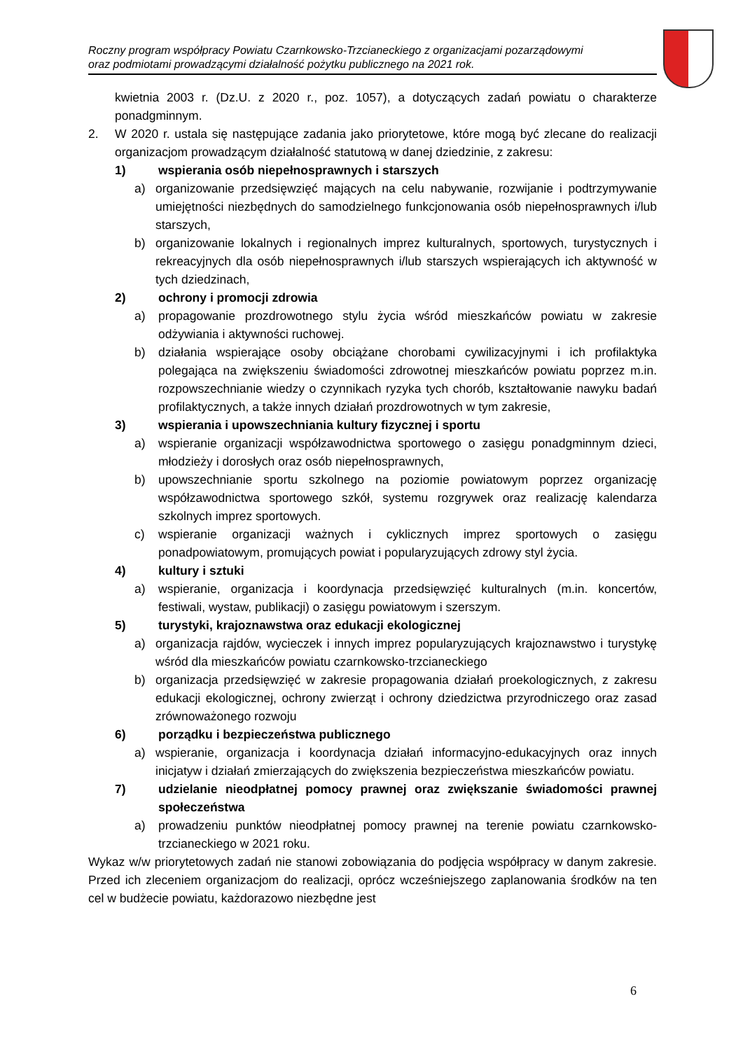Roczny program współpracy Powiatu Czarnkowsko-Trzcianeckiego z organizacjami pozarządowymi
oraz podmiotami prowadzącymi działalność pożytku publicznego na 2021 rok.
kwietnia 2003 r. (Dz.U. z 2020 r., poz. 1057), a dotyczących zadań powiatu o charakterze ponadgminnym.
2. W 2020 r. ustala się następujące zadania jako priorytetowe, które mogą być zlecane do realizacji organizacjom prowadzącym działalność statutową w danej dziedzinie, z zakresu:
1) wspierania osób niepełnosprawnych i starszych
a) organizowanie przedsięwzięć mających na celu nabywanie, rozwijanie i podtrzymywanie umiejętności niezbędnych do samodzielnego funkcjonowania osób niepełnosprawnych i/lub starszych,
b) organizowanie lokalnych i regionalnych imprez kulturalnych, sportowych, turystycznych i rekreacyjnych dla osób niepełnosprawnych i/lub starszych wspierających ich aktywność w tych dziedzinach,
2) ochrony i promocji zdrowia
a) propagowanie prozdrowotnego stylu życia wśród mieszkańców powiatu w zakresie odżywiania i aktywności ruchowej.
b) działania wspierające osoby obciążane chorobami cywilizacyjnymi i ich profilaktyka polegająca na zwiększeniu świadomości zdrowotnej mieszkańców powiatu poprzez m.in. rozpowszechnianie wiedzy o czynnikach ryzyka tych chorób, kształtowanie nawyku badań profilaktycznych, a także innych działań prozdrowotnych w tym zakresie,
3) wspierania i upowszechniania kultury fizycznej i sportu
a) wspieranie organizacji współzawodnictwa sportowego o zasięgu ponadgminnym dzieci, młodzieży i dorosłych oraz osób niepełnosprawnych,
b) upowszechnianie sportu szkolnego na poziomie powiatowym poprzez organizację współzawodnictwa sportowego szkół, systemu rozgrywek oraz realizację kalendarza szkolnych imprez sportowych.
c) wspieranie organizacji ważnych i cyklicznych imprez sportowych o zasięgu ponadpowiatowym, promujących powiat i popularyzujących zdrowy styl życia.
4) kultury i sztuki
a) wspieranie, organizacja i koordynacja przedsięwzięć kulturalnych (m.in. koncertów, festiwali, wystaw, publikacji) o zasięgu powiatowym i szerszym.
5) turystyki, krajoznawstwa oraz edukacji ekologicznej
a) organizacja rajdów, wycieczek i innych imprez popularyzujących krajoznawstwo i turystykę wśród dla mieszkańców powiatu czarnkowsko-trzcianeckiego
b) organizacja przedsięwzięć w zakresie propagowania działań proekologicznych, z zakresu edukacji ekologicznej, ochrony zwierząt i ochrony dziedzictwa przyrodniczego oraz zasad zrównoważonego rozwoju
6) porządku i bezpieczeństwa publicznego
a) wspieranie, organizacja i koordynacja działań informacyjno-edukacyjnych oraz innych inicjatyw i działań zmierzających do zwiększenia bezpieczeństwa mieszkańców powiatu.
7) udzielanie nieodpłatnej pomocy prawnej oraz zwiększanie świadomości prawnej społeczeństwa
a) prowadzeniu punktów nieodpłatnej pomocy prawnej na terenie powiatu czarnkowsko-trzcianeckiego w 2021 roku.
Wykaz w/w priorytetowych zadań nie stanowi zobowiązania do podjęcia współpracy w danym zakresie. Przed ich zleceniem organizacjom do realizacji, oprócz wcześniejszego zaplanowania środków na ten cel w budżecie powiatu, każdorazowo niezbędne jest
6